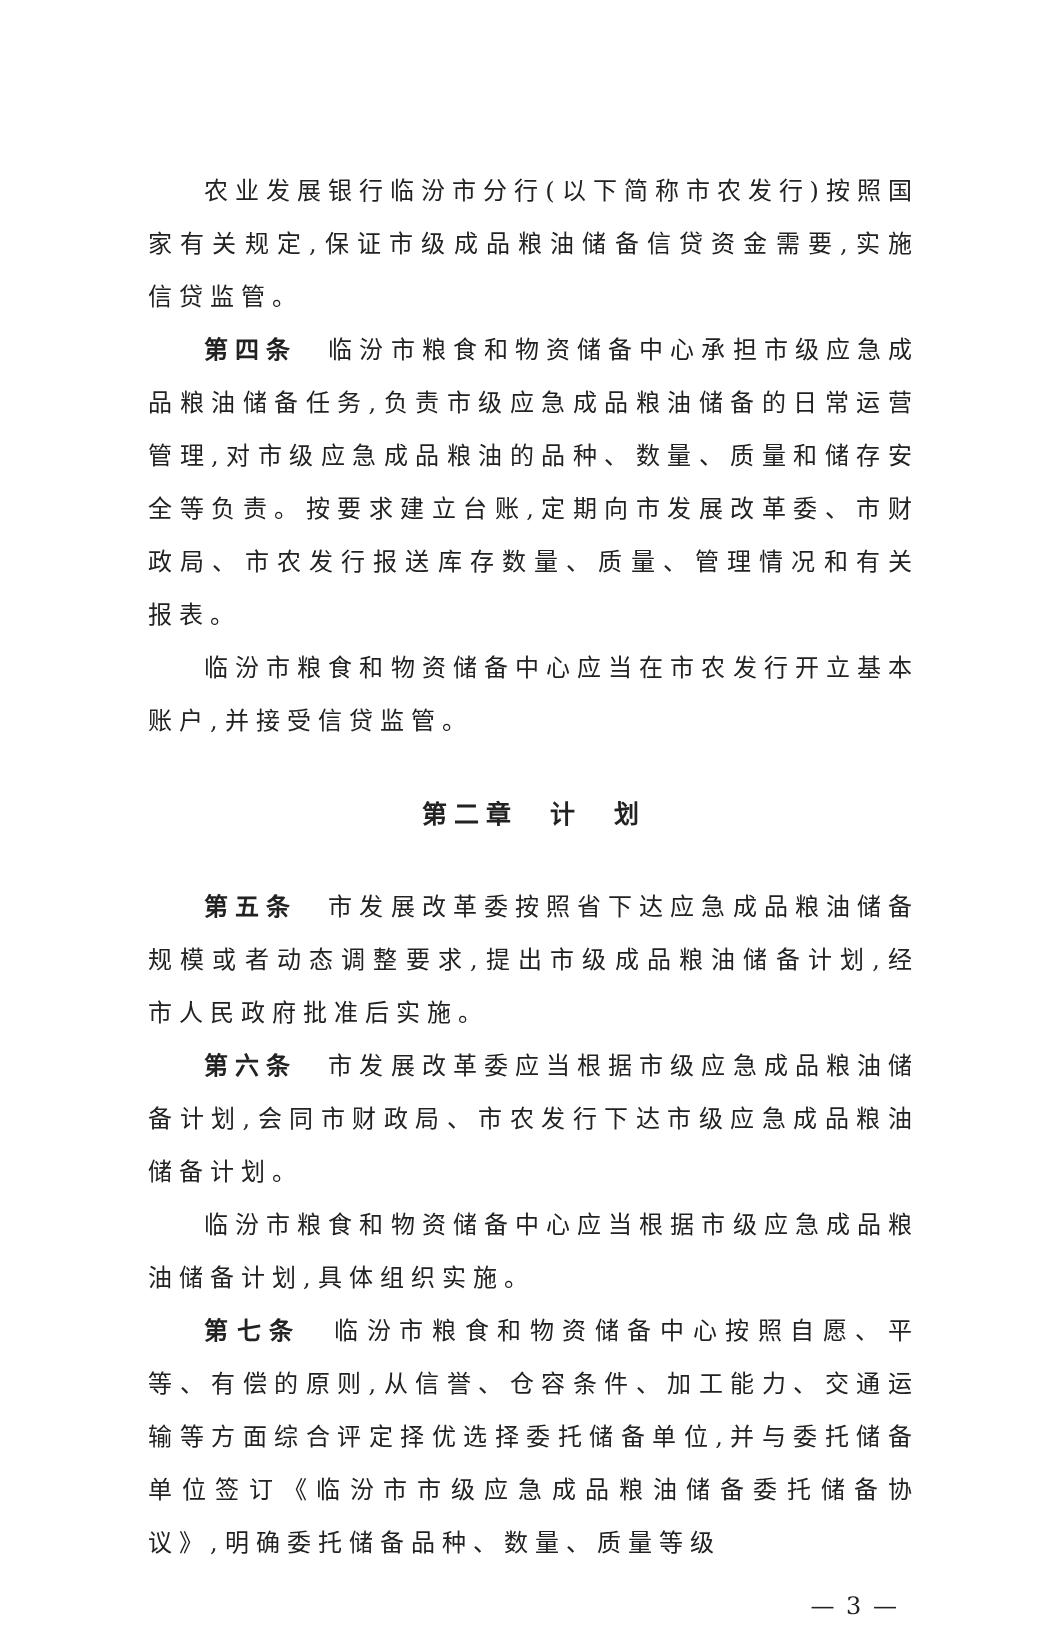农业发展银行临汾市分行(以下简称市农发行)按照国家有关规定,保证市级成品粮油储备信贷资金需要,实施信贷监管。
第四条　临汾市粮食和物资储备中心承担市级应急成品粮油储备任务,负责市级应急成品粮油储备的日常运营管理,对市级应急成品粮油的品种、数量、质量和储存安全等负责。按要求建立台账,定期向市发展改革委、市财政局、市农发行报送库存数量、质量、管理情况和有关报表。
临汾市粮食和物资储备中心应当在市农发行开立基本账户,并接受信贷监管。
第二章　计　划
第五条　市发展改革委按照省下达应急成品粮油储备规模或者动态调整要求,提出市级成品粮油储备计划,经市人民政府批准后实施。
第六条　市发展改革委应当根据市级应急成品粮油储备计划,会同市财政局、市农发行下达市级应急成品粮油储备计划。
临汾市粮食和物资储备中心应当根据市级应急成品粮油储备计划,具体组织实施。
第七条　临汾市粮食和物资储备中心按照自愿、平等、有偿的原则,从信誉、仓容条件、加工能力、交通运输等方面综合评定择优选择委托储备单位,并与委托储备单位签订《临汾市市级应急成品粮油储备委托储备协议》,明确委托储备品种、数量、质量等级
— 3 —